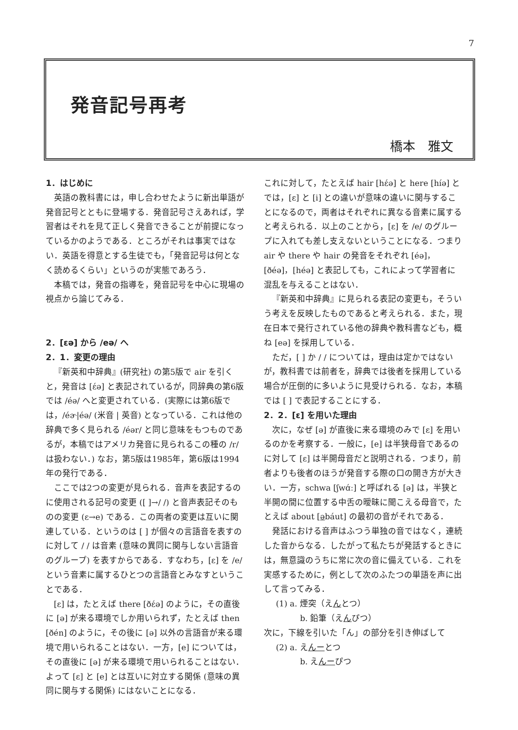7
発音記号再考
橋本　雅文
1．はじめに
英語の教科書には，申し合わせたように新出単語が発音記号とともに登場する．発音記号さえあれば，学習者はそれを見て正しく発音できることが前提になっているかのようである．ところがそれは事実ではない．英語を得意とする生徒でも，「発音記号は何となく読めるくらい」というのが実態であろう．
本稿では，発音の指導を，発音記号を中心に現場の視点から論じてみる．
2．[ɛə] から /eə/ へ
2．1．変更の理由
『新英和中辞典』(研究社) の第5版で air を引くと，発音は [ɛ́ə] と表記されているが，同辞典の第6版では /éə/ へと変更されている．(実際には第6版では，/éɚ|éə/ (米音 | 英音) となっている．これは他の辞典で多く見られる /éər/ と同じ意味をもつものであるが，本稿ではアメリカ発音に見られるこの種の /r/ は扱わない．) なお，第5版は1985年，第6版は1994年の発行である．
ここでは2つの変更が見られる．音声を表記するのに使用される記号の変更 ([ ]→/ /) と音声表記そのものの変更 (ɛ→e) である．この両者の変更は互いに関連している．というのは [ ] が個々の言語音を表すのに対して / / は音素 (意味の異同に関与しない言語音のグループ) を表すからである．すなわち，[ɛ] を /e/ という音素に属するひとつの言語音とみなすということである．
[ɛ] は，たとえば there [ðɛ́ə] のように，その直後に [ə] が来る環境でしか用いられず，たとえば then [ðén] のように，その後に [ə] 以外の言語音が来る環境で用いられることはない．一方，[e] については，その直後に [ə] が来る環境で用いられることはない．よって [ɛ] と [e] とは互いに対立する関係 (意味の異同に関与する関係) にはないことになる．
これに対して，たとえば hair [hɛ́ə] と here [híə] とでは，[ɛ] と [i] との違いが意味の違いに関与することになるので，両者はそれぞれに異なる音素に属すると考えられる．以上のことから，[ɛ] を /e/ のグループに入れても差し支えないということになる．つまり air や there や hair の発音をそれぞれ [éə]，[ðéə]，[héə] と表記しても，これによって学習者に混乱を与えることはない．
『新英和中辞典』に見られる表記の変更も，そういう考えを反映したものであると考えられる．また，現在日本で発行されている他の辞典や教科書なども，概ね [eə] を採用している．
ただ，[ ] か / / については，理由は定かではないが，教科書では前者を，辞典では後者を採用している場合が圧倒的に多いように見受けられる．なお，本稿では [ ] で表記することにする．
2．2．[ɛ] を用いた理由
次に，なぜ [ə] が直後に来る環境のみで [ɛ] を用いるのかを考察する．一般に，[e] は半狭母音であるのに対して [ɛ] は半開母音だと説明される．つまり，前者よりも後者のほうが発音する際の口の開き方が大きい．一方，schwa [ʃwɑ́ː] と呼ばれる [ə] は，半狭と半開の間に位置する中舌の曖昧に聞こえる母音で，たとえば about [əbáut] の最初の音がそれである．
発話における音声はふつう単独の音ではなく，連続した音からなる．したがって私たちが発話するときには，無意識のうちに常に次の音に備えている．これを実感するために，例として次のふたつの単語を声に出して言ってみる．
(1) a. 煙突（えんとつ）
b. 鉛筆（えんぴつ）
次に，下線を引いた「ん」の部分を引き伸ばして
(2) a. えんーとつ
b. えんーぴつ